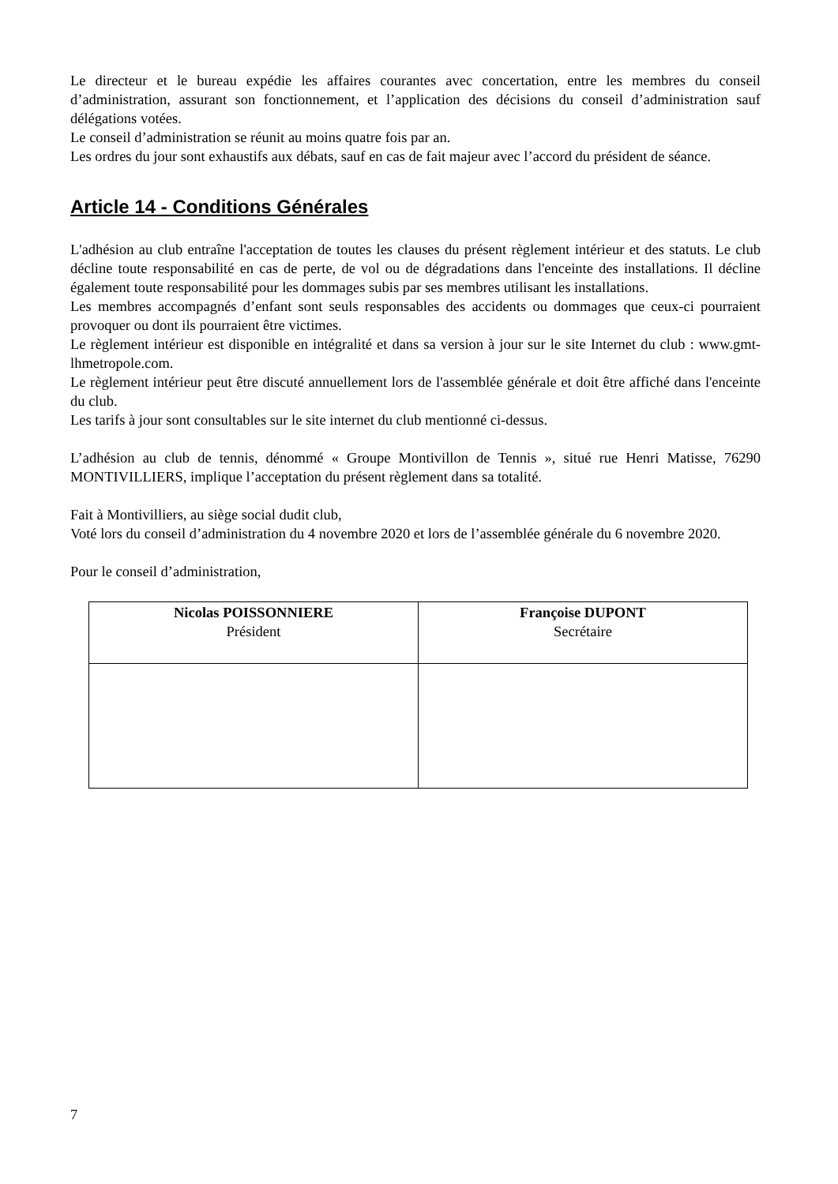Le directeur et le bureau expédie les affaires courantes avec concertation, entre les membres du conseil d’administration, assurant son fonctionnement, et l’application des décisions du conseil d’administration sauf délégations votées.
Le conseil d’administration se réunit au moins quatre fois par an.
Les ordres du jour sont exhaustifs aux débats, sauf en cas de fait majeur avec l’accord du président de séance.
Article 14 - Conditions Générales
L'adhésion au club entraîne l'acceptation de toutes les clauses du présent règlement intérieur et des statuts. Le club décline toute responsabilité en cas de perte, de vol ou de dégradations dans l'enceinte des installations. Il décline également toute responsabilité pour les dommages subis par ses membres utilisant les installations.
Les membres accompagnés d’enfant sont seuls responsables des accidents ou dommages que ceux-ci pourraient provoquer ou dont ils pourraient être victimes.
Le règlement intérieur est disponible en intégralité et dans sa version à jour sur le site Internet du club : www.gmt-lhmetropole.com.
Le règlement intérieur peut être discuté annuellement lors de l'assemblée générale et doit être affiché dans l'enceinte du club.
Les tarifs à jour sont consultables sur le site internet du club mentionné ci-dessus.
L’adhésion au club de tennis, dénommé « Groupe Montivillon de Tennis », situé rue Henri Matisse, 76290 MONTIVILLIERS, implique l’acceptation du présent règlement dans sa totalité.
Fait à Montivilliers, au siège social dudit club,
Voté lors du conseil d’administration du 4 novembre 2020 et lors de l’assemblée générale du 6 novembre 2020.
Pour le conseil d’administration,
| Nicolas POISSONNIERE Président | Françoise DUPONT Secrétaire |
7